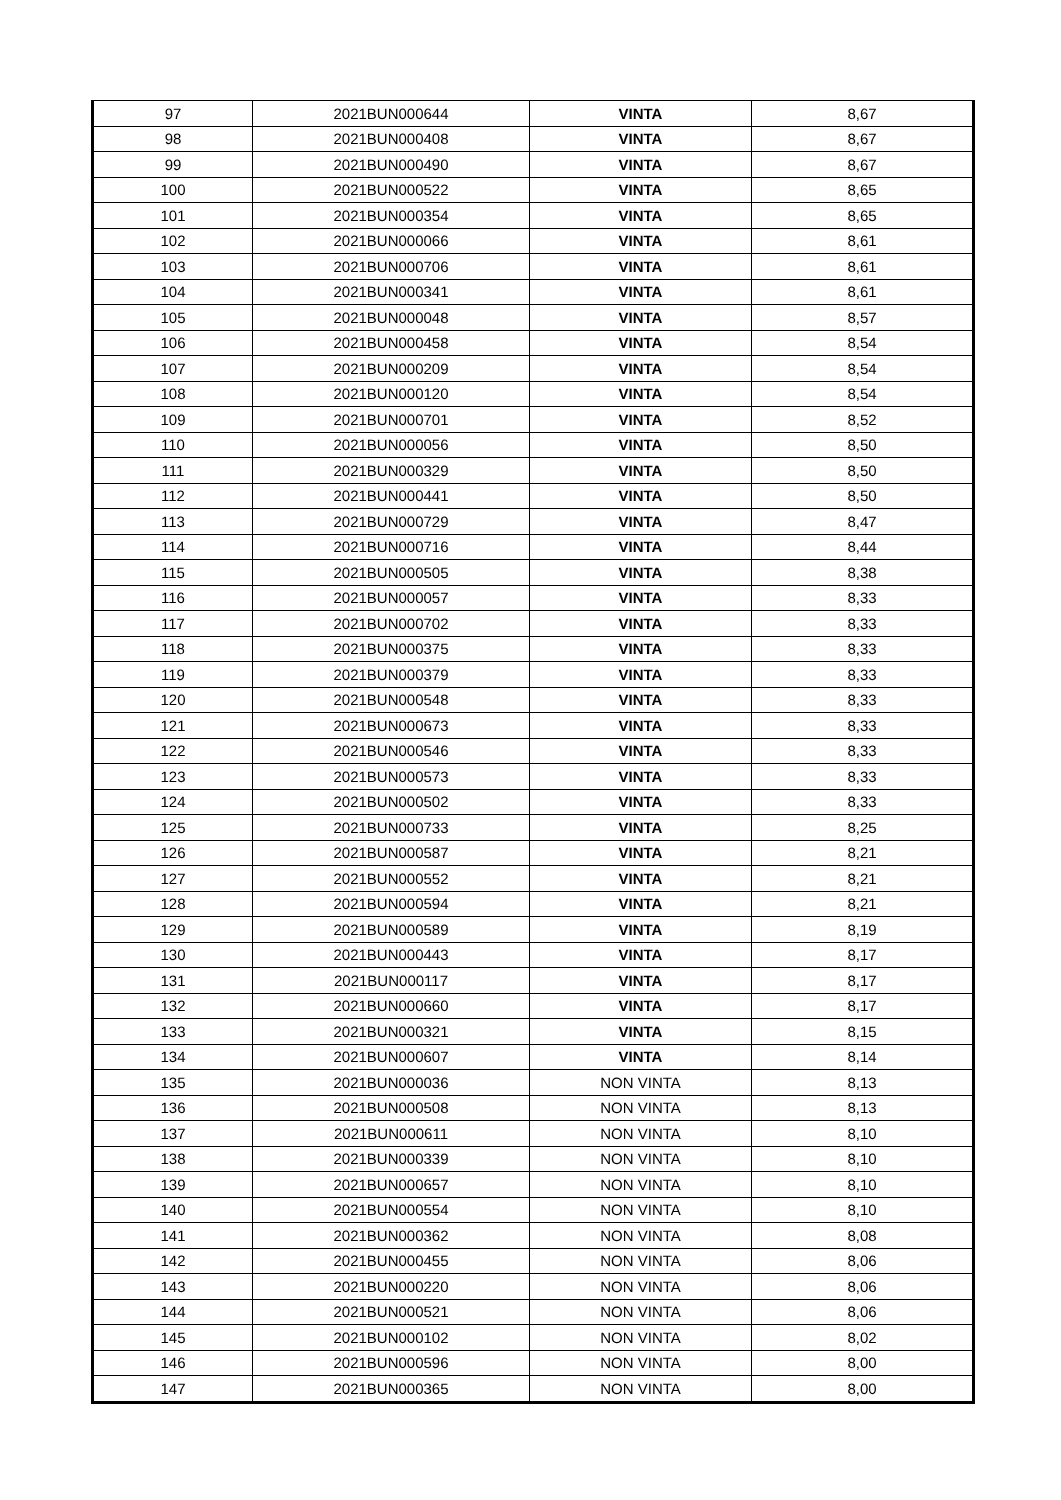| 97 | 2021BUN000644 | VINTA | 8,67 |
| 98 | 2021BUN000408 | VINTA | 8,67 |
| 99 | 2021BUN000490 | VINTA | 8,67 |
| 100 | 2021BUN000522 | VINTA | 8,65 |
| 101 | 2021BUN000354 | VINTA | 8,65 |
| 102 | 2021BUN000066 | VINTA | 8,61 |
| 103 | 2021BUN000706 | VINTA | 8,61 |
| 104 | 2021BUN000341 | VINTA | 8,61 |
| 105 | 2021BUN000048 | VINTA | 8,57 |
| 106 | 2021BUN000458 | VINTA | 8,54 |
| 107 | 2021BUN000209 | VINTA | 8,54 |
| 108 | 2021BUN000120 | VINTA | 8,54 |
| 109 | 2021BUN000701 | VINTA | 8,52 |
| 110 | 2021BUN000056 | VINTA | 8,50 |
| 111 | 2021BUN000329 | VINTA | 8,50 |
| 112 | 2021BUN000441 | VINTA | 8,50 |
| 113 | 2021BUN000729 | VINTA | 8,47 |
| 114 | 2021BUN000716 | VINTA | 8,44 |
| 115 | 2021BUN000505 | VINTA | 8,38 |
| 116 | 2021BUN000057 | VINTA | 8,33 |
| 117 | 2021BUN000702 | VINTA | 8,33 |
| 118 | 2021BUN000375 | VINTA | 8,33 |
| 119 | 2021BUN000379 | VINTA | 8,33 |
| 120 | 2021BUN000548 | VINTA | 8,33 |
| 121 | 2021BUN000673 | VINTA | 8,33 |
| 122 | 2021BUN000546 | VINTA | 8,33 |
| 123 | 2021BUN000573 | VINTA | 8,33 |
| 124 | 2021BUN000502 | VINTA | 8,33 |
| 125 | 2021BUN000733 | VINTA | 8,25 |
| 126 | 2021BUN000587 | VINTA | 8,21 |
| 127 | 2021BUN000552 | VINTA | 8,21 |
| 128 | 2021BUN000594 | VINTA | 8,21 |
| 129 | 2021BUN000589 | VINTA | 8,19 |
| 130 | 2021BUN000443 | VINTA | 8,17 |
| 131 | 2021BUN000117 | VINTA | 8,17 |
| 132 | 2021BUN000660 | VINTA | 8,17 |
| 133 | 2021BUN000321 | VINTA | 8,15 |
| 134 | 2021BUN000607 | VINTA | 8,14 |
| 135 | 2021BUN000036 | NON VINTA | 8,13 |
| 136 | 2021BUN000508 | NON VINTA | 8,13 |
| 137 | 2021BUN000611 | NON VINTA | 8,10 |
| 138 | 2021BUN000339 | NON VINTA | 8,10 |
| 139 | 2021BUN000657 | NON VINTA | 8,10 |
| 140 | 2021BUN000554 | NON VINTA | 8,10 |
| 141 | 2021BUN000362 | NON VINTA | 8,08 |
| 142 | 2021BUN000455 | NON VINTA | 8,06 |
| 143 | 2021BUN000220 | NON VINTA | 8,06 |
| 144 | 2021BUN000521 | NON VINTA | 8,06 |
| 145 | 2021BUN000102 | NON VINTA | 8,02 |
| 146 | 2021BUN000596 | NON VINTA | 8,00 |
| 147 | 2021BUN000365 | NON VINTA | 8,00 |